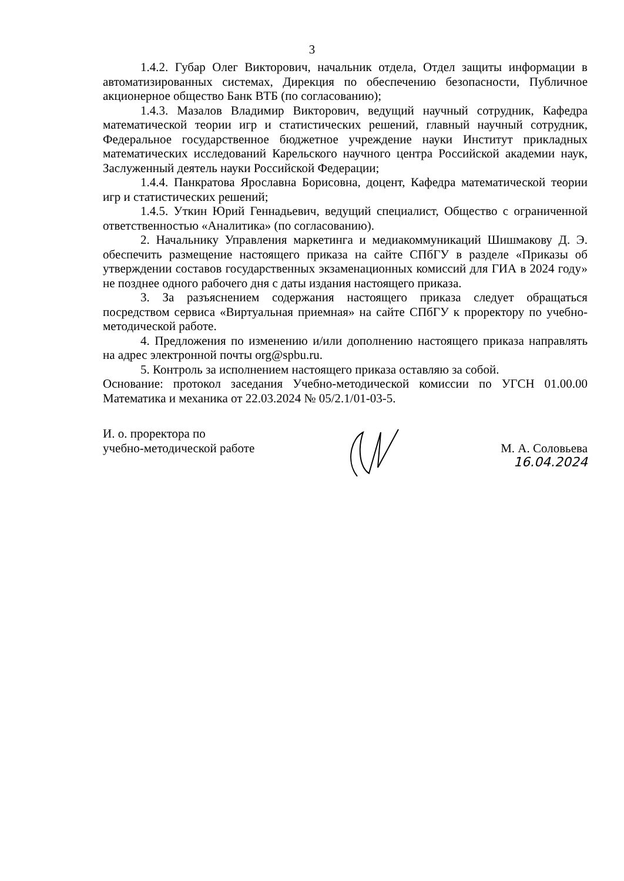3
1.4.2. Губар Олег Викторович, начальник отдела, Отдел защиты информации в автоматизированных системах, Дирекция по обеспечению безопасности, Публичное акционерное общество Банк ВТБ (по согласованию);
1.4.3. Мазалов Владимир Викторович, ведущий научный сотрудник, Кафедра математической теории игр и статистических решений, главный научный сотрудник, Федеральное государственное бюджетное учреждение науки Институт прикладных математических исследований Карельского научного центра Российской академии наук, Заслуженный деятель науки Российской Федерации;
1.4.4. Панкратова Ярославна Борисовна, доцент, Кафедра математической теории игр и статистических решений;
1.4.5. Уткин Юрий Геннадьевич, ведущий специалист, Общество с ограниченной ответственностью «Аналитика» (по согласованию).
2. Начальнику Управления маркетинга и медиакоммуникаций Шишмакову Д. Э. обеспечить размещение настоящего приказа на сайте СПбГУ в разделе «Приказы об утверждении составов государственных экзаменационных комиссий для ГИА в 2024 году» не позднее одного рабочего дня с даты издания настоящего приказа.
3. За разъяснением содержания настоящего приказа следует обращаться посредством сервиса «Виртуальная приемная» на сайте СПбГУ к проректору по учебно-методической работе.
4. Предложения по изменению и/или дополнению настоящего приказа направлять на адрес электронной почты org@spbu.ru.
5. Контроль за исполнением настоящего приказа оставляю за собой.
Основание: протокол заседания Учебно-методической комиссии по УГСН 01.00.00 Математика и механика от 22.03.2024 № 05/2.1/01-03-5.
И. о. проректора по
учебно-методической работе
М. А. Соловьева
16.04.2024